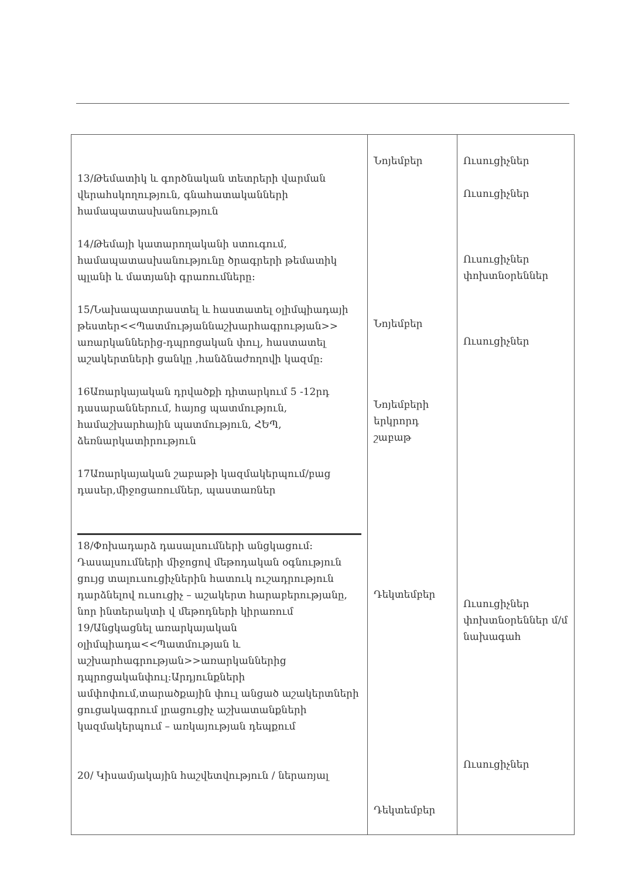| 13/Թեմատիկ և գործնական տետրերի վարման վերահսկողություն, գնահատականների համապատասխանություն 14/Թեմայի կատարողականի ստուգում, համապատասխանությունը ծրագրերի թեմատիկ պլանի և մատյանի գրառումները: 15/Նախապատրաստել և հաստատել օլիմպիադայի թեստեր<<Պատմությաննաշխարհագրության>> առարկաններից-դպրոցական փուլ, հաստատել աշակերտների ցանկը ,հանձնաժողովի կազմը: 16Առարկայական դրվածքի դիտարկում 5 -12րդ դասարաններում, հայոց պատմություն, համաշխարհային պատմություն, ՀԵՊ, ձեռնարկատիրություն 17Առարկայական շաբաթի կազմակերպում/բաց դասեր,միջոցառումներ, պաստառներ 18/Փոխադարձ դասալսումների անցկացում: Դասալսումների միջոցով մեթոդական օգնություն ցույց տալուսուցիչներին հատուկ ուշադրություն դարձնելով ուսուցիչ – աշակերտ հարաբերությանը, նոր ինտերակտի վ մեթոդների կիրառում 19/Անցկացնել առարկայական օլիմպիադա<<Պատմության և աշխարհագրության>>առարկաններից դպրոցականփուլ:Արդյունքների ամփոփում,տարածքային փուլ անցած աշակերտների ցուցակագրում լրացուցիչ աշխատանքների կազմակերպում – առկայության դեպքում 20/ Կիսամյակային հաշվետվություն / ներառյալ | Նոյեմբեր Նոյեմբեր Նոյեմբերի երկրորդ շաբաթ Դեկտեմբեր Դեկտեմբեր | Ուսուցիչներ Ուսուցիչներ Ուսուցիչներ փոխտնօրեններ Ուսուցիչներ Ուսուցիչներ փոխտնօրեններ մ/մ նախագահ Ուսուցիչներ |